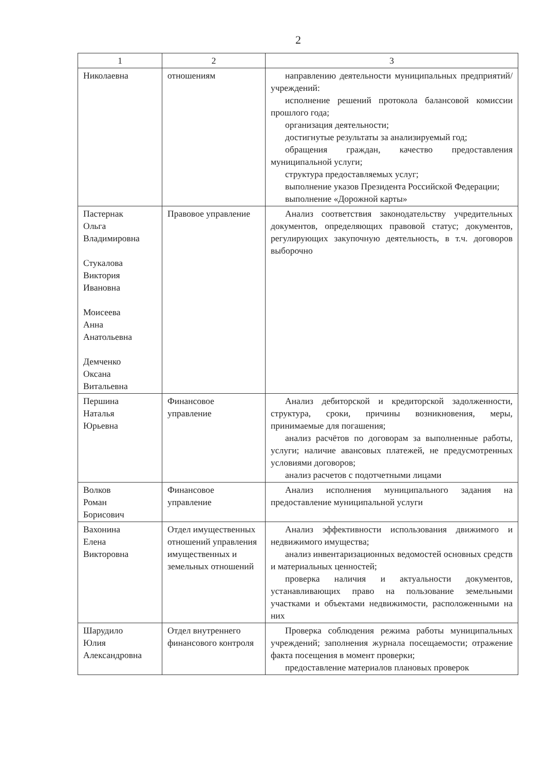2
| 1 | 2 | 3 |
| --- | --- | --- |
| Николаевна | отношениям | направлению деятельности муниципальных предприятий/учреждений: исполнение решений протокола балансовой комиссии прошлого года; организация деятельности; достигнутые результаты за анализируемый год; обращения граждан, качество предоставления муниципальной услуги; структура предоставляемых услуг; выполнение указов Президента Российской Федерации; выполнение «Дорожной карты» |
| Пастернак Ольга Владимировна Стукалова Виктория Ивановна Моисеева Анна Анатольевна Демченко Оксана Витальевна | Правовое управление | Анализ соответствия законодательству учредительных документов, определяющих правовой статус; документов, регулирующих закупочную деятельность, в т.ч. договоров выборочно |
| Першина Наталья Юрьевна | Финансовое управление | Анализ дебиторской и кредиторской задолженности, структура, сроки, причины возникновения, меры, принимаемые для погашения; анализ расчётов по договорам за выполненные работы, услуги; наличие авансовых платежей, не предусмотренных условиями договоров; анализ расчетов с подотчетными лицами |
| Волков Роман Борисович | Финансовое управление | Анализ исполнения муниципального задания на предоставление муниципальной услуги |
| Вахонина Елена Викторовна | Отдел имущественных отношений управления имущественных и земельных отношений | Анализ эффективности использования движимого и недвижимого имущества; анализ инвентаризационных ведомостей основных средств и материальных ценностей; проверка наличия и актуальности документов, устанавливающих право на пользование земельными участками и объектами недвижимости, расположенными на них |
| Шарудило Юлия Александровна | Отдел внутреннего финансового контроля | Проверка соблюдения режима работы муниципальных учреждений; заполнения журнала посещаемости; отражение факта посещения в момент проверки; предоставление материалов плановых проверок |